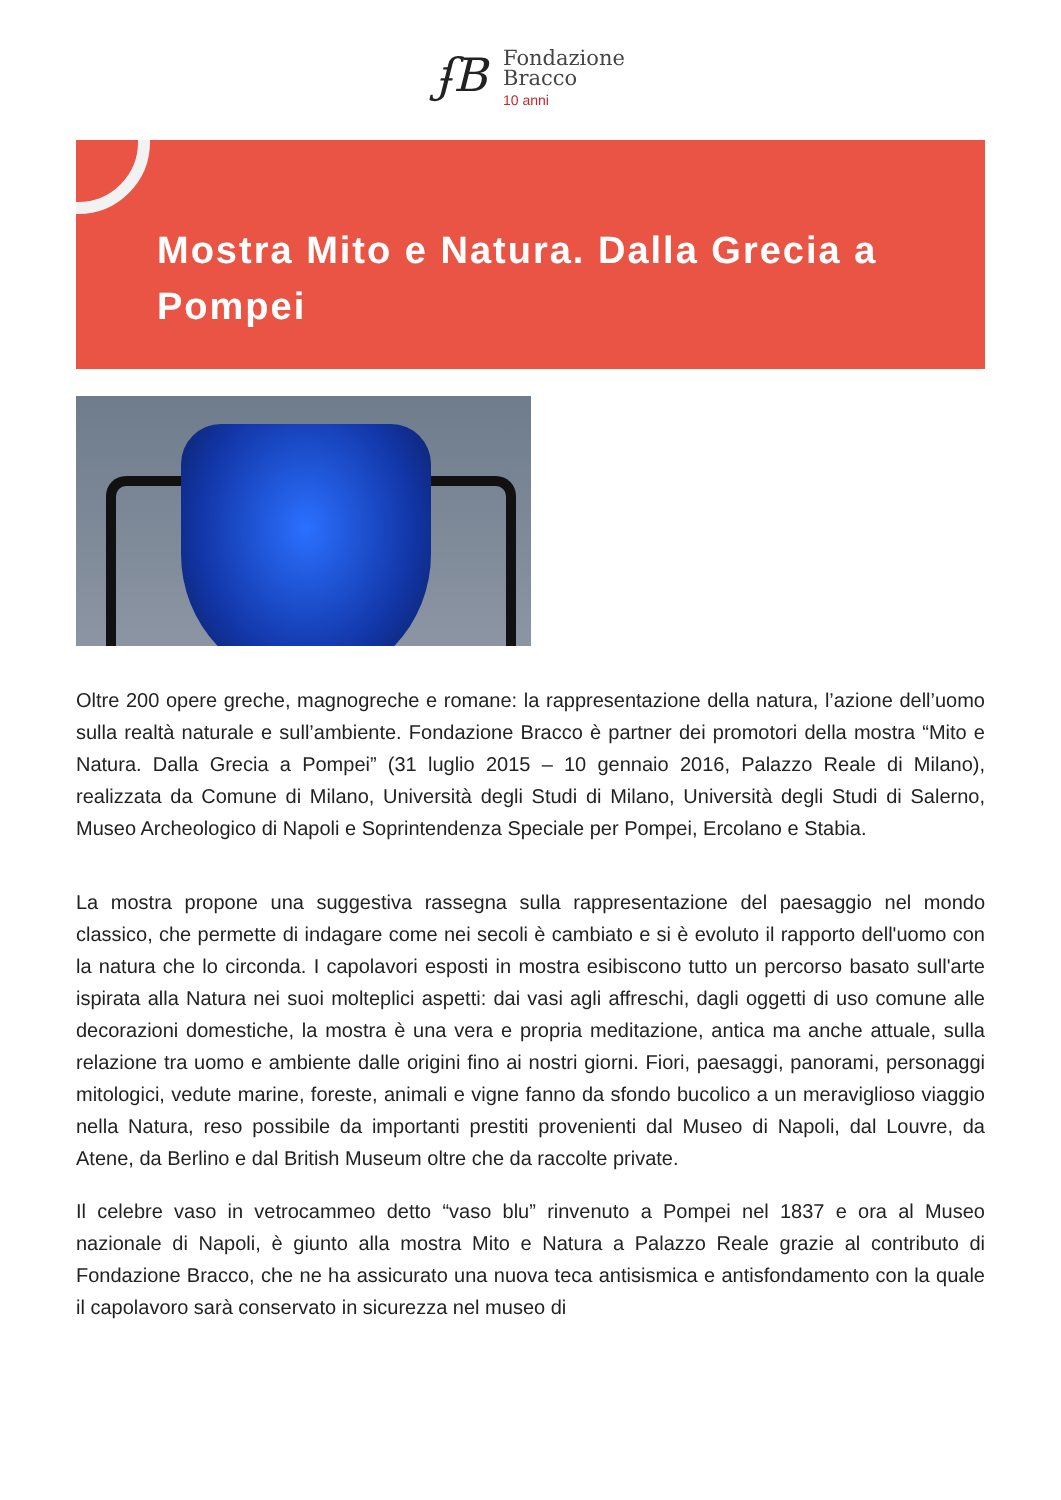ʄB
Fondazione
Bracco
10 anni
Mostra Mito e Natura. Dalla Grecia a Pompei
Oltre 200 opere greche, magnogreche e romane: la rappresentazione della natura, l’azione dell’uomo sulla realtà naturale e sull’ambiente. Fondazione Bracco è partner dei promotori della mostra “Mito e Natura. Dalla Grecia a Pompei” (31 luglio 2015 – 10 gennaio 2016, Palazzo Reale di Milano), realizzata da Comune di Milano, Università degli Studi di Milano, Università degli Studi di Salerno, Museo Archeologico di Napoli e Soprintendenza Speciale per Pompei, Ercolano e Stabia.
La mostra propone una suggestiva rassegna sulla rappresentazione del paesaggio nel mondo classico, che permette di indagare come nei secoli è cambiato e si è evoluto il rapporto dell'uomo con la natura che lo circonda. I capolavori esposti in mostra esibiscono tutto un percorso basato sull'arte ispirata alla Natura nei suoi molteplici aspetti: dai vasi agli affreschi, dagli oggetti di uso comune alle decorazioni domestiche, la mostra è una vera e propria meditazione, antica ma anche attuale, sulla relazione tra uomo e ambiente dalle origini fino ai nostri giorni. Fiori, paesaggi, panorami, personaggi mitologici, vedute marine, foreste, animali e vigne fanno da sfondo bucolico a un meraviglioso viaggio nella Natura, reso possibile da importanti prestiti provenienti dal Museo di Napoli, dal Louvre, da Atene, da Berlino e dal British Museum oltre che da raccolte private.
Il celebre vaso in vetrocammeo detto “vaso blu” rinvenuto a Pompei nel 1837 e ora al Museo nazionale di Napoli, è giunto alla mostra Mito e Natura a Palazzo Reale grazie al contributo di Fondazione Bracco, che ne ha assicurato una nuova teca antisismica e antisfondamento con la quale il capolavoro sarà conservato in sicurezza nel museo di